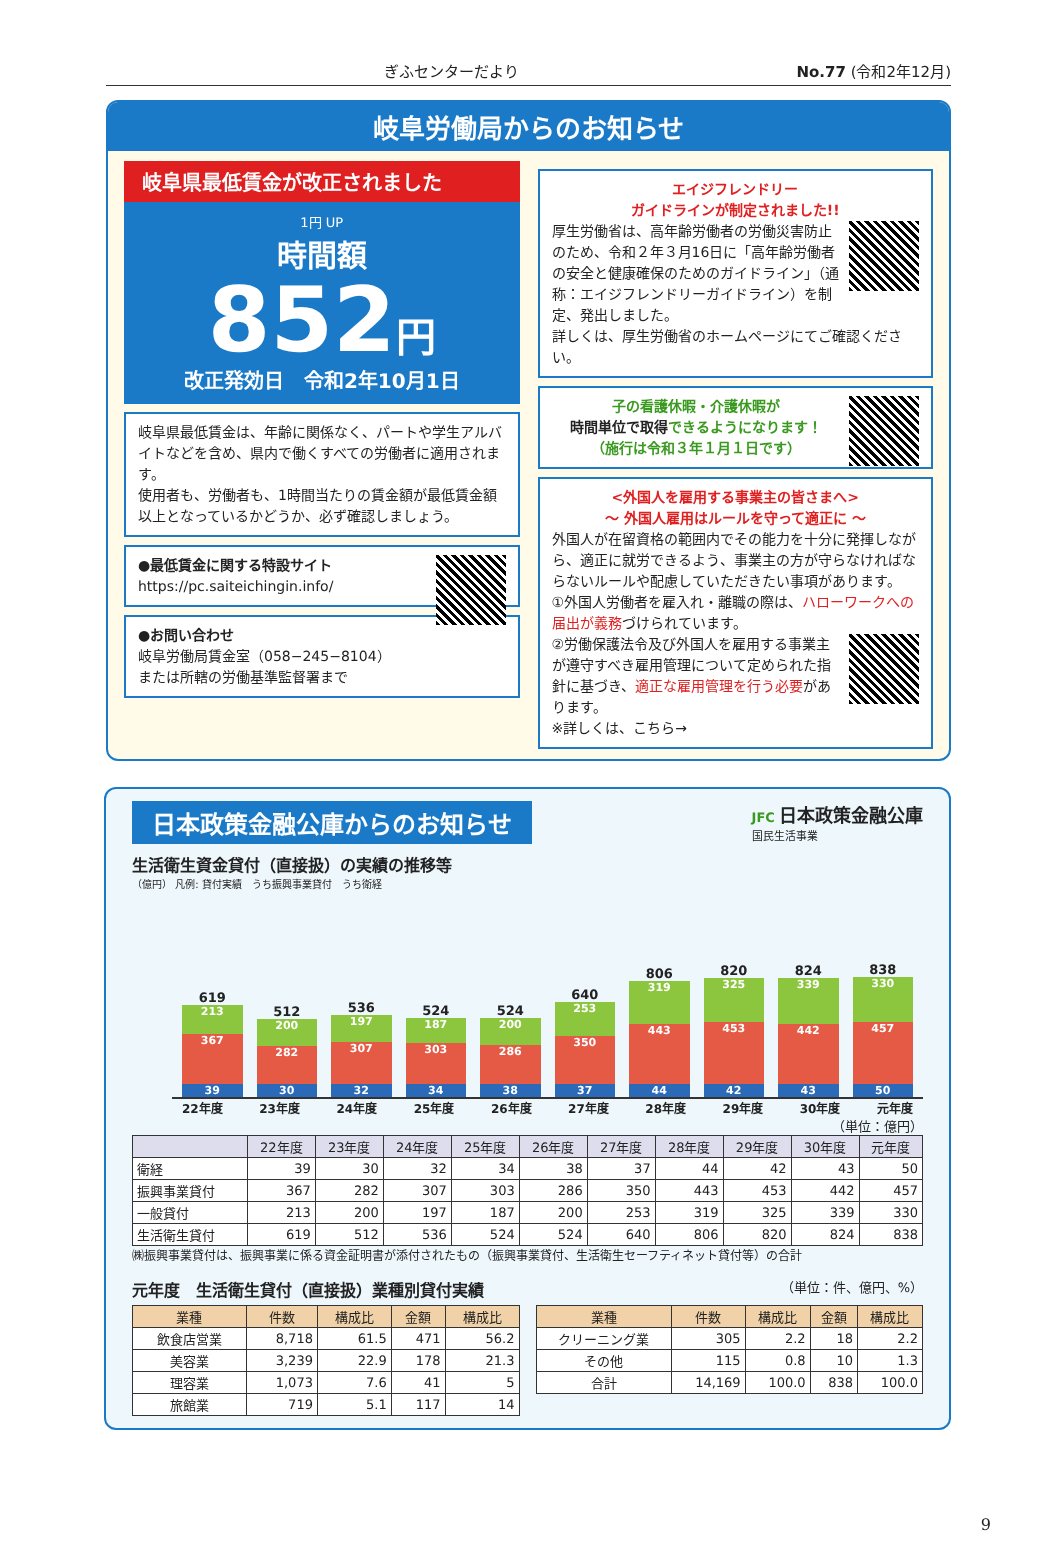ぎふセンターだより No.77 (令和2年12月)
岐阜労働局からのお知らせ
岐阜県最低賃金が改正されました
1円 UP
時間額
852円
改正発効日　令和2年10月1日
岐阜県最低賃金は、年齢に関係なく、パートや学生アルバイトなどを含め、県内で働くすべての労働者に適用されます。
使用者も、労働者も、1時間当たりの賃金額が最低賃金額以上となっているかどうか、必ず確認しましょう。
●最低賃金に関する特設サイト
https://pc.saiteichingin.info/
●お問い合わせ
岐阜労働局賃金室（058−245−8104）
または所轄の労働基準監督署まで
エイジフレンドリー
ガイドラインが制定されました!!
厚生労働省は、高年齢労働者の労働災害防止のため、令和２年３月16日に「高年齢労働者の安全と健康確保のためのガイドライン」（通称：エイジフレンドリーガイドライン）を制定、発出しました。
詳しくは、厚生労働省のホームページにてご確認ください。
子の看護休暇・介護休暇が
時間単位で取得できるようになります！
（施行は令和３年１月１日です）
<外国人を雇用する事業主の皆さまへ>
～ 外国人雇用はルールを守って適正に ～
外国人が在留資格の範囲内でその能力を十分に発揮しながら、適正に就労できるよう、事業主の方が守らなければならないルールや配慮していただきたい事項があります。
①外国人労働者を雇入れ・離職の際は、ハローワークへの届出が義務づけられています。
②労働保護法令及び外国人を雇用する事業主が遵守すべき雇用管理について定められた指針に基づき、適正な雇用管理を行う必要があります。
※詳しくは、こちら→
日本政策金融公庫からのお知らせ JFC 日本政策金融公庫
国民生活事業
生活衛生資金貸付（直接扱）の実績の推移等
（億円） 凡例: 貸付実績　うち振興事業貸付　うち衛経
619
213
367
39
512
200
282
30
536
197
307
32
524
187
303
34
524
200
286
38
640
253
350
37
806
319
443
44
820
325
453
42
824
339
442
43
838
330
457
50
22年度 23年度 24年度 25年度 26年度 27年度 28年度 29年度 30年度 元年度
（単位：億円）
| | 22年度 | 23年度 | 24年度 | 25年度 | 26年度 | 27年度 | 28年度 | 29年度 | 30年度 | 元年度 |
| --- | --- | --- | --- | --- | --- | --- | --- | --- | --- | --- |
| 衛経 | 39 | 30 | 32 | 34 | 38 | 37 | 44 | 42 | 43 | 50 |
| 振興事業貸付 | 367 | 282 | 307 | 303 | 286 | 350 | 443 | 453 | 442 | 457 |
| 一般貸付 | 213 | 200 | 197 | 187 | 200 | 253 | 319 | 325 | 339 | 330 |
| 生活衛生貸付 | 619 | 512 | 536 | 524 | 524 | 640 | 806 | 820 | 824 | 838 |
㈱振興事業貸付は、振興事業に係る資金証明書が添付されたもの（振興事業貸付、生活衛生セーフティネット貸付等）の合計
元年度　生活衛生貸付（直接扱）業種別貸付実績 （単位：件、億円、%）
| 業種 | 件数 | 構成比 | 金額 | 構成比 |
| --- | --- | --- | --- | --- |
| 飲食店営業 | 8,718 | 61.5 | 471 | 56.2 |
| 美容業 | 3,239 | 22.9 | 178 | 21.3 |
| 理容業 | 1,073 | 7.6 | 41 | 5 |
| 旅館業 | 719 | 5.1 | 117 | 14 |
| 業種 | 件数 | 構成比 | 金額 | 構成比 |
| --- | --- | --- | --- | --- |
| クリーニング業 | 305 | 2.2 | 18 | 2.2 |
| その他 | 115 | 0.8 | 10 | 1.3 |
| 合計 | 14,169 | 100.0 | 838 | 100.0 |
9